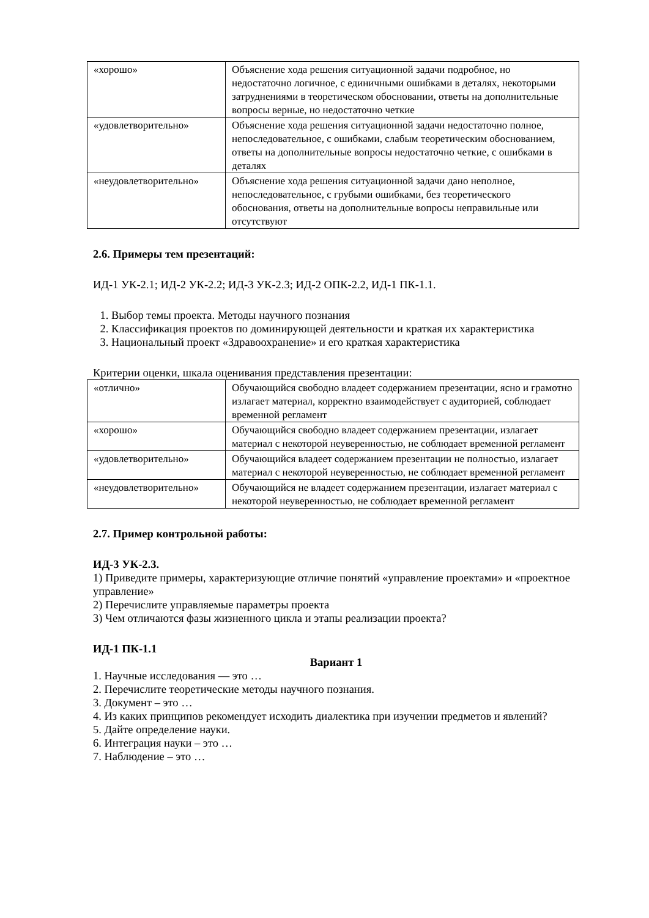| «хорошо» | Объяснение хода решения ситуационной задачи подробное, но недостаточно логичное, с единичными ошибками в деталях, некоторыми затруднениями в теоретическом обосновании, ответы на дополнительные вопросы верные, но недостаточно четкие |
| «удовлетворительно» | Объяснение хода решения ситуационной задачи недостаточно полное, непоследовательное, с ошибками, слабым теоретическим обоснованием, ответы на дополнительные вопросы недостаточно четкие, с ошибками в деталях |
| «неудовлетворительно» | Объяснение хода решения ситуационной задачи дано неполное, непоследовательное, с грубыми ошибками, без теоретического обоснования, ответы на дополнительные вопросы неправильные или отсутствуют |
2.6. Примеры тем презентаций:
ИД-1 УК-2.1; ИД-2 УК-2.2; ИД-3 УК-2.3; ИД-2 ОПК-2.2, ИД-1 ПК-1.1.
1. Выбор темы проекта. Методы научного познания
2. Классификация проектов по доминирующей деятельности и краткая их характеристика
3. Национальный проект «Здравоохранение» и его краткая характеристика
Критерии оценки, шкала оценивания представления презентации:
| «отлично» | Обучающийся свободно владеет содержанием презентации, ясно и грамотно излагает материал, корректно взаимодействует с аудиторией, соблюдает временной регламент |
| «хорошо» | Обучающийся свободно владеет содержанием презентации, излагает материал с некоторой неуверенностью, не соблюдает временной регламент |
| «удовлетворительно» | Обучающийся владеет содержанием презентации не полностью, излагает материал с некоторой неуверенностью, не соблюдает временной регламент |
| «неудовлетворительно» | Обучающийся не владеет содержанием презентации, излагает материал с некоторой неуверенностью, не соблюдает временной регламент |
2.7. Пример контрольной работы:
ИД-3 УК-2.3.
1) Приведите примеры, характеризующие отличие понятий «управление проектами» и «проектное управление»
2) Перечислите управляемые параметры проекта
3) Чем отличаются фазы жизненного цикла и этапы реализации проекта?
ИД-1 ПК-1.1
Вариант 1
1. Научные исследования — это …
2. Перечислите теоретические методы научного познания.
3. Документ – это …
4. Из каких принципов рекомендует исходить диалектика при изучении предметов и явлений?
5. Дайте определение науки.
6. Интеграция науки – это …
7. Наблюдение – это …